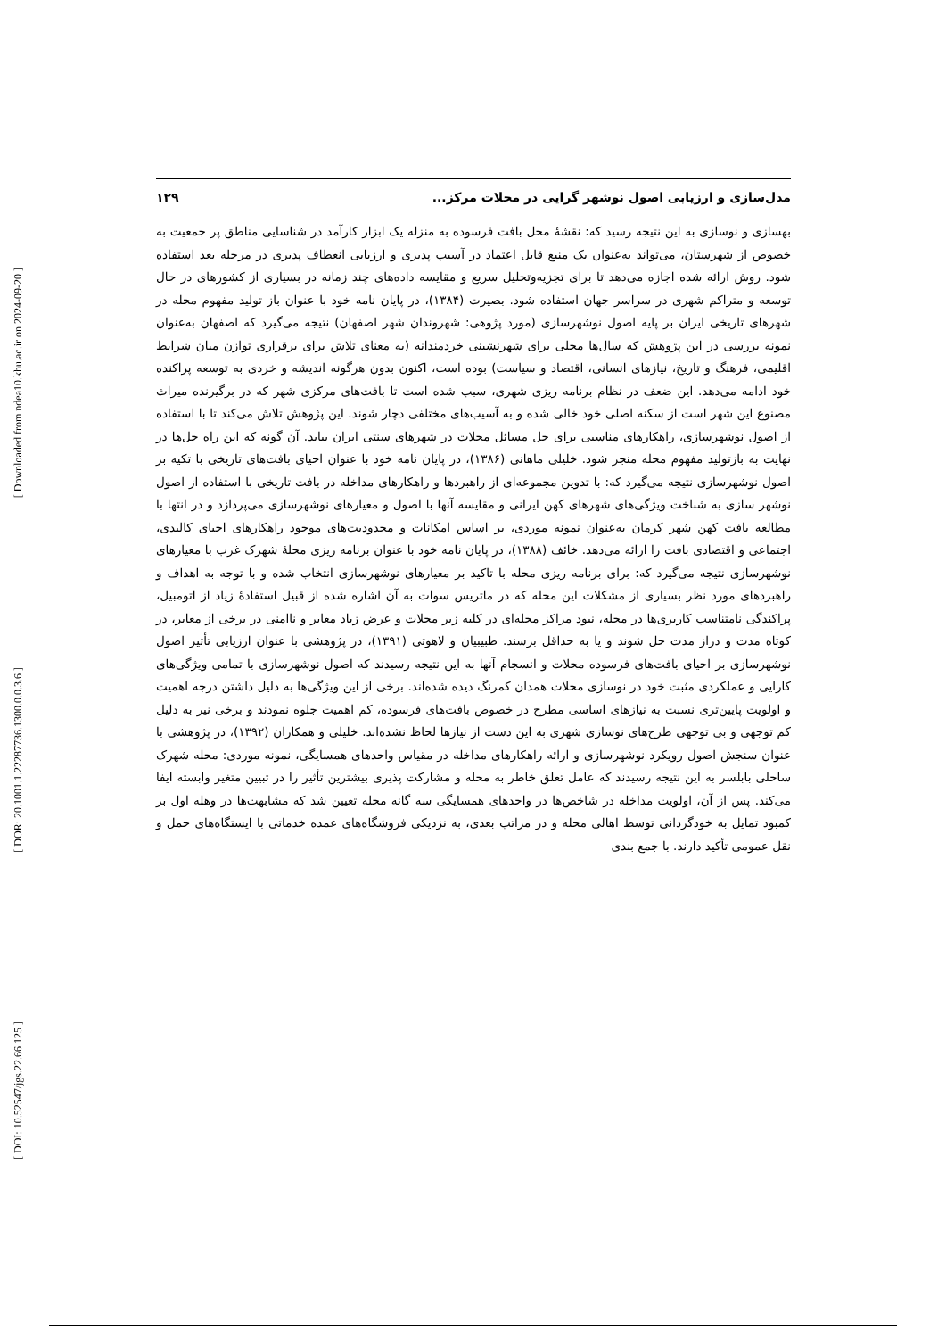[ Downloaded from ndea10.khu.ac.ir on 2024-09-20 ]
[ DOR: 20.1001.1.22287736.1300.0.0.3.6 ]
[ DOI: 10.52547/jgs.22.66.125 ]
مدل‌سازی و ارزیابی اصول نوشهر گرایی در محلات مرکز... ۱۲۹
بهسازی و نوسازی به این نتیجه رسید که: نقشۀ محل بافت فرسوده به منزله یک ابزار کارآمد در شناسایی مناطق پر جمعیت به خصوص از شهرستان، می‌تواند به‌عنوان یک منبع قابل اعتماد در آسیب پذیری و ارزیابی انعطاف پذیری در مرحله بعد استفاده شود. روش ارائه شده اجازه می‌دهد تا برای تجزیه‌وتحلیل سریع و مقایسه داده‌های چند زمانه در بسیاری از کشورهای در حال توسعه و متراکم شهری در سراسر جهان استفاده شود. بصیرت (۱۳۸۴)، در پایان نامه خود با عنوان باز تولید مفهوم محله در شهرهای تاریخی ایران بر پایه اصول نوشهرسازی (مورد پژوهی: شهروندان شهر اصفهان) نتیجه می‌گیرد که اصفهان به‌عنوان نمونه بررسی در این پژوهش که سال‌ها محلی برای شهرنشینی خردمندانه (به معنای تلاش برای برقراری توازن میان شرایط اقلیمی، فرهنگ و تاریخ، نیازهای انسانی، اقتصاد و سیاست) بوده است، اکنون بدون هرگونه اندیشه و خردی به توسعه پراکنده خود ادامه می‌دهد. این ضعف در نظام برنامه ریزی شهری، سبب شده است تا بافت‌های مرکزی شهر که در برگیرنده میراث مصنوع این شهر است از سکنه اصلی خود خالی شده و به آسیب‌های مختلفی دچار شوند. این پژوهش تلاش می‌کند تا با استفاده از اصول نوشهرسازی، راهکارهای مناسبی برای حل مسائل محلات در شهرهای سنتی ایران بیابد. آن گونه که این راه حل‌ها در نهایت به بازتولید مفهوم محله منجر شود. خلیلی ماهانی (۱۳۸۶)، در پایان نامه خود با عنوان احیای بافت‌های تاریخی با تکیه بر اصول نوشهرسازی نتیجه می‌گیرد که: با تدوین مجموعه‌ای از راهبردها و راهکارهای مداخله در بافت تاریخی با استفاده از اصول نوشهر سازی به شناخت ویژگی‌های شهرهای کهن ایرانی و مقایسه آنها با اصول و معیارهای نوشهرسازی می‌پردازد و در انتها با مطالعه بافت کهن شهر کرمان به‌عنوان نمونه موردی، بر اساس امکانات و محدودیت‌های موجود راهکارهای احیای کالبدی، اجتماعی و اقتصادی بافت را ارائه می‌دهد. خائف (۱۳۸۸)، در پایان نامه خود با عنوان برنامه ریزی محلۀ شهرک غرب با معیارهای نوشهرسازی نتیجه می‌گیرد که: برای برنامه ریزی محله با تاکید بر معیارهای نوشهرسازی انتخاب شده و با توجه به اهداف و راهبردهای مورد نظر بسیاری از مشکلات این محله که در ماتریس سوات به آن اشاره شده از قبیل استفادۀ زیاد از اتومبیل، پراکندگی نامتناسب کاربری‌ها در محله، نبود مراکز محله‌ای در کلیه زیر محلات و عرض زیاد معابر و ناامنی در برخی از معابر، در کوتاه مدت و دراز مدت حل شوند و یا به حداقل برسند. طبیبیان و لاهوتی (۱۳۹۱)، در پژوهشی با عنوان ارزیابی تأثیر اصول نوشهرسازی بر احیای بافت‌های فرسوده محلات و انسجام آنها به این نتیجه رسیدند که اصول نوشهرسازی با تمامی ویژگی‌های کارایی و عملکردی مثبت خود در نوسازی محلات همدان کمرنگ دیده شده‌اند. برخی از این ویژگی‌ها به دلیل داشتن درجه اهمیت و اولویت پایین‌تری نسبت به نیازهای اساسی مطرح در خصوص بافت‌های فرسوده، کم اهمیت جلوه نمودند و برخی نیر به دلیل کم توجهی و بی توجهی طرح‌های نوسازی شهری به این دست از نیازها لحاظ نشده‌اند. خلیلی و همکاران (۱۳۹۲)، در پژوهشی با عنوان سنجش اصول رویکرد نوشهرسازی و ارائه راهکارهای مداخله در مقیاس واحدهای همسایگی، نمونه موردی: محله شهرک ساحلی بابلسر به این نتیجه رسیدند که عامل تعلق خاطر به محله و مشارکت پذیری بیشترین تأثیر را در تبیین متغیر وابسته ایفا می‌کند. پس از آن، اولویت مداخله در شاخص‌ها در واحدهای همسایگی سه گانه محله تعیین شد که مشابهت‌ها در وهله اول بر کمبود تمایل به خودگردانی توسط اهالی محله و در مراتب بعدی، به نزدیکی فروشگاه‌های عمده خدماتی با ایستگاه‌های حمل و نقل عمومی تأکید دارند. با جمع بندی